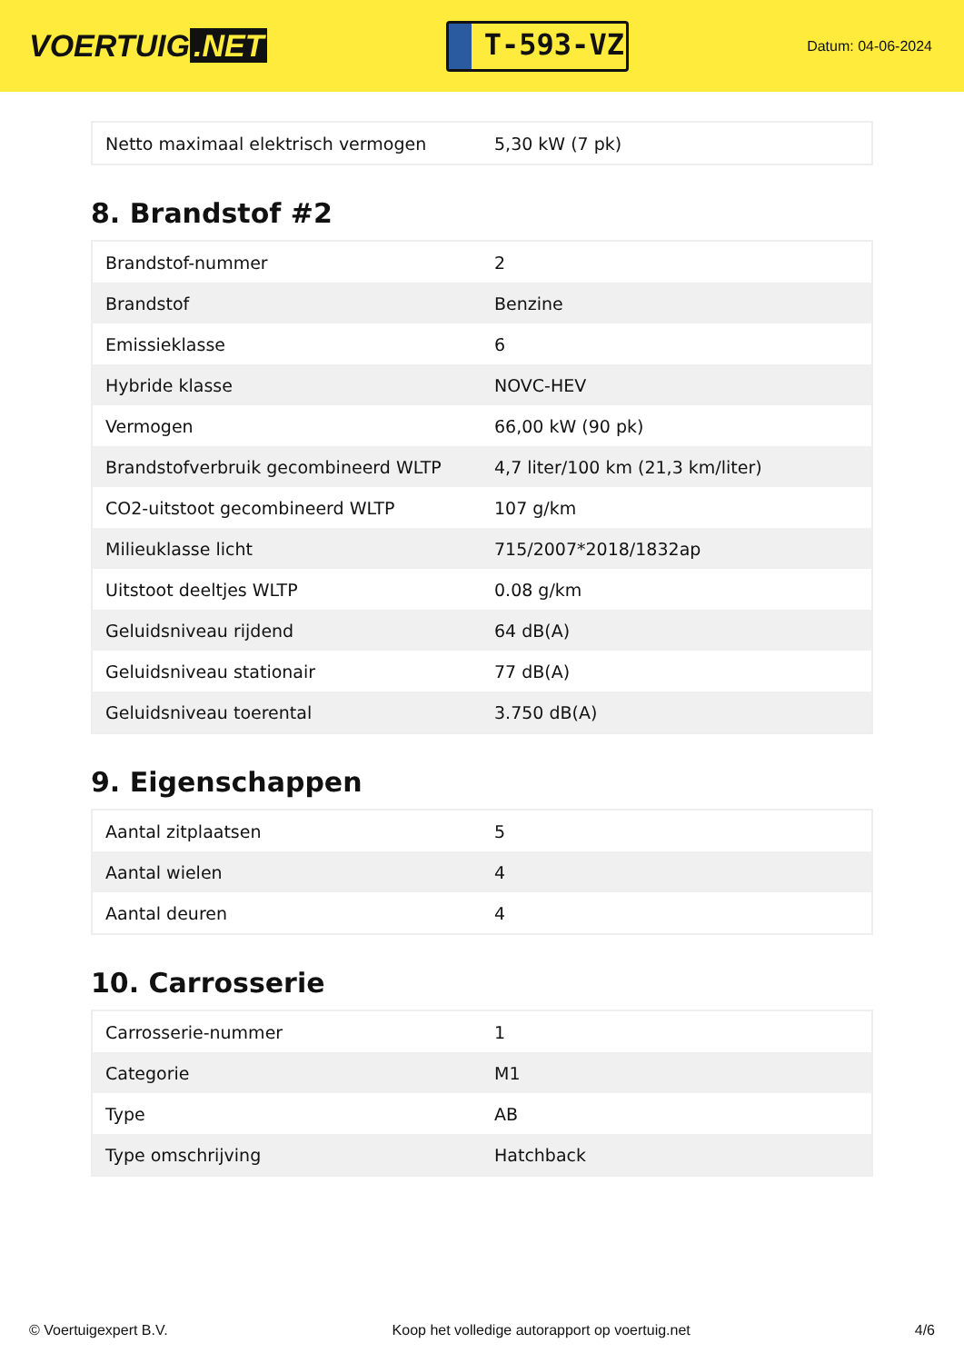VOERTUIG.NET
T-593-VZ
Datum: 04-06-2024
| Netto maximaal elektrisch vermogen | 5,30 kW (7 pk) |
8. Brandstof #2
| Brandstof-nummer | 2 |
| Brandstof | Benzine |
| Emissieklasse | 6 |
| Hybride klasse | NOVC-HEV |
| Vermogen | 66,00 kW (90 pk) |
| Brandstofverbruik gecombineerd WLTP | 4,7 liter/100 km (21,3 km/liter) |
| CO2-uitstoot gecombineerd WLTP | 107 g/km |
| Milieuklasse licht | 715/2007*2018/1832ap |
| Uitstoot deeltjes WLTP | 0.08 g/km |
| Geluidsniveau rijdend | 64 dB(A) |
| Geluidsniveau stationair | 77 dB(A) |
| Geluidsniveau toerental | 3.750 dB(A) |
9. Eigenschappen
| Aantal zitplaatsen | 5 |
| Aantal wielen | 4 |
| Aantal deuren | 4 |
10. Carrosserie
| Carrosserie-nummer | 1 |
| Categorie | M1 |
| Type | AB |
| Type omschrijving | Hatchback |
© Voertuigexpert B.V. Koop het volledige autorapport op voertuig.net 4/6